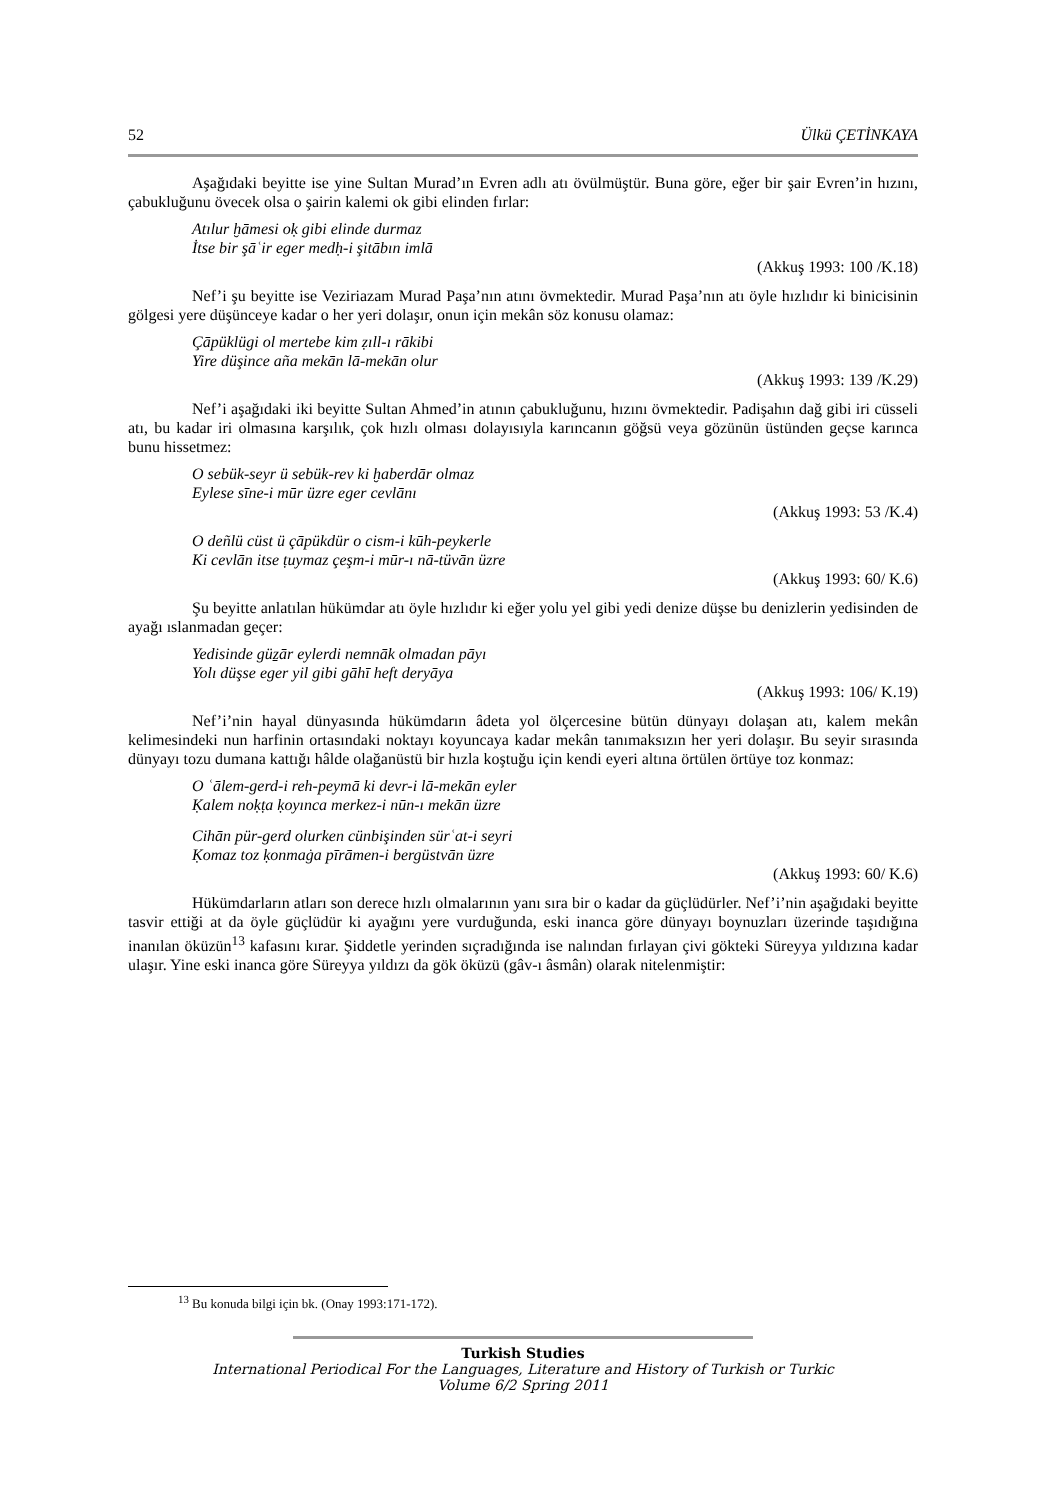52 Ülkü ÇETİNKAYA
Aşağıdaki beyitte ise yine Sultan Murad’ın Evren adlı atı övülmüştür. Buna göre, eğer bir şair Evren’in hızını, çabukluğunu övecek olsa o şairin kalemi ok gibi elinden fırlar:
Atılur ḫāmesi oḳ gibi elinde durmaz
İtse bir şāʿir eger medḥ-i şitābın imlā
(Akkuş 1993: 100 /K.18)
Nef’i şu beyitte ise Veziriazam Murad Paşa’nın atını övmektedir. Murad Paşa’nın atı öyle hızlıdır ki binicisinin gölgesi yere düşünceye kadar o her yeri dolaşır, onun için mekân söz konusu olamaz:
Çāpüklügi ol mertebe kim ẓıll-ı rākibi
Yire düşince aña mekān lā-mekān olur
(Akkuş 1993: 139 /K.29)
Nef’i aşağıdaki iki beyitte Sultan Ahmed’in atının çabukluğunu, hızını övmektedir. Padişahın dağ gibi iri cüsseli atı, bu kadar iri olmasına karşılık, çok hızlı olması dolayısıyla karıncanın göğsü veya gözünün üstünden geçse karınca bunu hissetmez:
O sebük-seyr ü sebük-rev ki ḫaberdār olmaz
Eylese sīne-i mūr üzre eger cevlānı
(Akkuş 1993: 53 /K.4)
O deñlü cüst ü çāpükdür o cism-i kūh-peykerle
Ki cevlān itse ṭuymaz çeşm-i mūr-ı nā-tüvān üzre
(Akkuş 1993: 60/ K.6)
Şu beyitte anlatılan hükümdar atı öyle hızlıdır ki eğer yolu yel gibi yedi denize düşse bu denizlerin yedisinden de ayağı ıslanmadan geçer:
Yedisinde güẕār eylerdi nemnāk olmadan pāyı
Yolı düşse eger yil gibi gāhī heft deryāya
(Akkuş 1993: 106/ K.19)
Nef’i’nin hayal dünyasında hükümdarın âdeta yol ölçercesine bütün dünyayı dolaşan atı, kalem mekân kelimesindeki nun harfinin ortasındaki noktayı koyuncaya kadar mekân tanımaksızın her yeri dolaşır. Bu seyir sırasında dünyayı tozu dumana kattığı hâlde olağanüstü bir hızla koştuğu için kendi eyeri altına örtülen örtüye toz konmaz:
O ʿālem-gerd-i reh-peymā ki devr-i lā-mekān eyler
Ḳalem noḳṭa ḳoyınca merkez-i nūn-ı mekān üzre
Cihān pür-gerd olurken cünbişinden sürʿat-i seyri
Ḳomaz toz ḳonmaġa pīrāmen-i bergüstvān üzre
(Akkuş 1993: 60/ K.6)
Hükümdarların atları son derece hızlı olmalarının yanı sıra bir o kadar da güçlüdürler. Nef’i’nin aşağıdaki beyitte tasvir ettiği at da öyle güçlüdür ki ayağını yere vurduğunda, eski inanca göre dünyayı boynuzları üzerinde taşıdığına inanılan öküzün<sup>13</sup> kafasını kırar. Şiddetle yerinden sıçradığında ise nalından fırlayan çivi gökteki Süreyya yıldızına kadar ulaşır. Yine eski inanca göre Süreyya yıldızı da gök öküzü (gâv-ı âsmân) olarak nitelenmiştir:
<sup>13</sup> Bu konuda bilgi için bk. (Onay 1993:171-172).
Turkish Studies
International Periodical For the Languages, Literature and History of Turkish or Turkic
Volume 6/2 Spring 2011